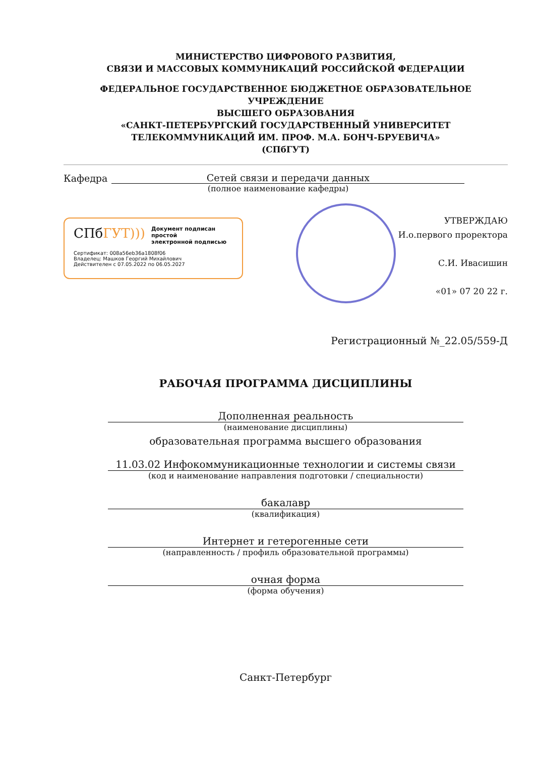МИНИСТЕРСТВО ЦИФРОВОГО РАЗВИТИЯ,
СВЯЗИ И МАССОВЫХ КОММУНИКАЦИЙ РОССИЙСКОЙ ФЕДЕРАЦИИ
ФЕДЕРАЛЬНОЕ ГОСУДАРСТВЕННОЕ БЮДЖЕТНОЕ ОБРАЗОВАТЕЛЬНОЕ УЧРЕЖДЕНИЕ
ВЫСШЕГО ОБРАЗОВАНИЯ
«САНКТ-ПЕТЕРБУРГСКИЙ ГОСУДАРСТВЕННЫЙ УНИВЕРСИТЕТ
ТЕЛЕКОММУНИКАЦИЙ ИМ. ПРОФ. М.А. БОНЧ-БРУЕВИЧА»
(СПбГУТ)
Кафедра Сетей связи и передачи данных
(полное наименование кафедры)
СПбГУТ)))
Документ подписан простой
электронной подписью
Сертификат: 008a56eb36a1808f06
Владелец: Машков Георгий Михайлович
Действителен с 07.05.2022 по 06.05.2027
УТВЕРЖДАЮ
И.о.первого проректора
С.И. Ивасишин
«01» 07 20 22 г.
Регистрационный №_22.05/559-Д
РАБОЧАЯ ПРОГРАММА ДИСЦИПЛИНЫ
Дополненная реальность
(наименование дисциплины)
образовательная программа высшего образования
11.03.02 Инфокоммуникационные технологии и системы связи
(код и наименование направления подготовки / специальности)
бакалавр
(квалификация)
Интернет и гетерогенные сети
(направленность / профиль образовательной программы)
очная форма
(форма обучения)
Санкт-Петербург